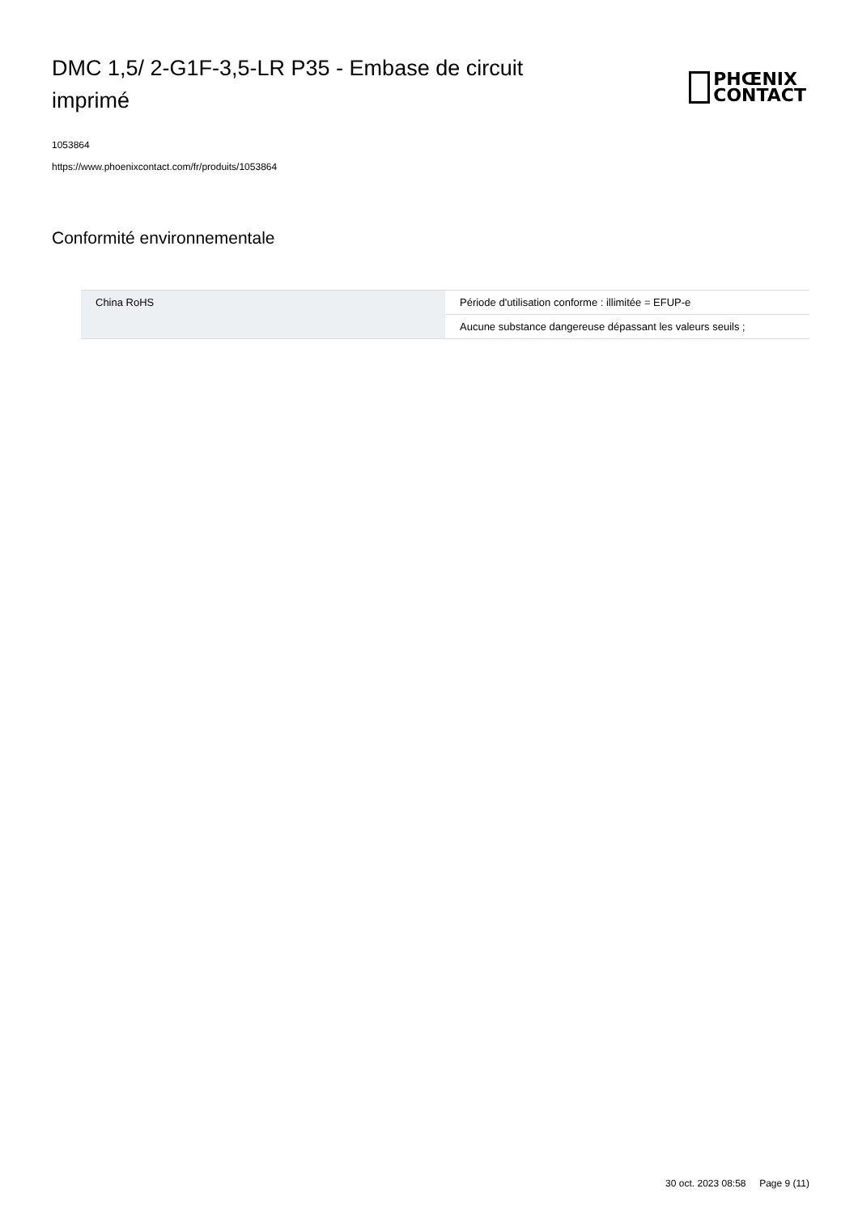DMC 1,5/ 2-G1F-3,5-LR P35 - Embase de circuit imprimé
PHŒNIX
CONTACT
1053864
https://www.phoenixcontact.com/fr/produits/1053864
Conformité environnementale
| China RoHS | Période d'utilisation conforme : illimitée = EFUP-e |
| | Aucune substance dangereuse dépassant les valeurs seuils ; |
30 oct. 2023 08:58 Page 9 (11)